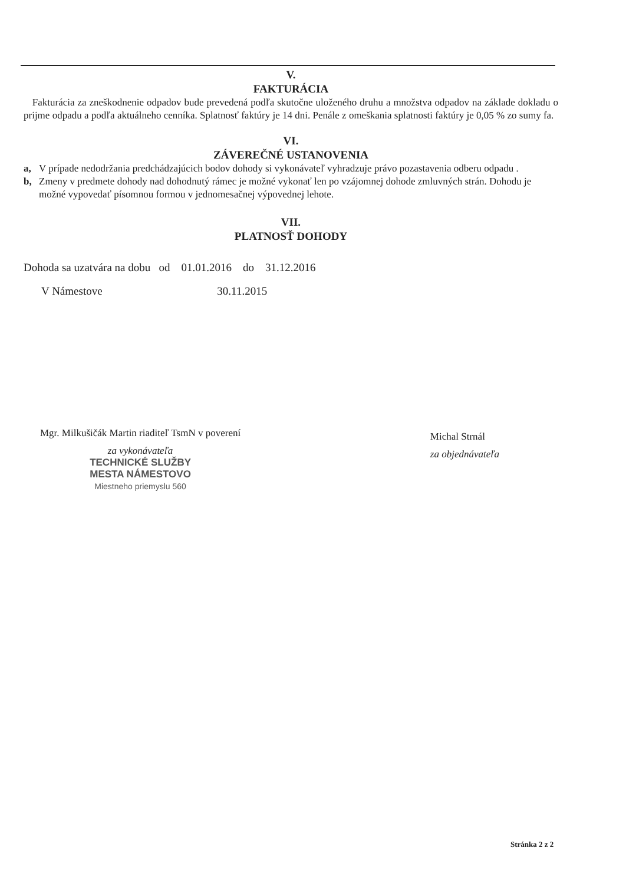V.
FAKTURÁCIA
Fakturácia za zneškodnenie odpadov bude prevedená podľa skutočne uloženého druhu a množstva odpadov na základe dokladu o prijme odpadu a podľa aktuálneho cenníka. Splatnosť faktúry je 14 dni. Penále z omeškania splatnosti faktúry je 0,05 % zo sumy fa.
VI.
ZÁVEREČNÉ USTANOVENIA
a, V prípade nedodržania predchádzajúcich bodov dohody si vykonávateľ vyhradzuje právo pozastavenia odberu odpadu .
b, Zmeny v predmete dohody nad dohodnutý rámec je možné vykonať len po vzájomnej dohode zmluvných strán. Dohodu je možné vypovedať písomnou formou v jednomesačnej výpovednej lehote.
VII.
PLATNOSŤ DOHODY
Dohoda sa uzatvára na dobu od 01.01.2016 do 31.12.2016
V Námestove 30.11.2015
Mgr. Milkušičák Martin riaditeľ TsmN v poverení
za vykonávateľa
TECHNICKÉ SLUŽBY
MESTA NÁMESTOVO
Miestneho priemyslu 560
Michal Strnál
za objednávateľa
Stránka 2 z 2